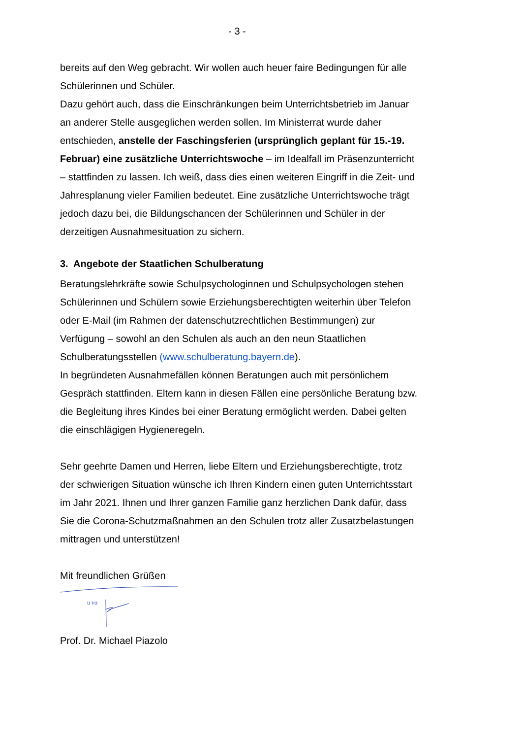- 3 -
bereits auf den Weg gebracht. Wir wollen auch heuer faire Bedingungen für alle Schülerinnen und Schüler.
Dazu gehört auch, dass die Einschränkungen beim Unterrichtsbetrieb im Januar an anderer Stelle ausgeglichen werden sollen. Im Ministerrat wurde daher entschieden, anstelle der Faschingsferien (ursprünglich geplant für 15.-19. Februar) eine zusätzliche Unterrichtswoche – im Idealfall im Präsenzunterricht – stattfinden zu lassen. Ich weiß, dass dies einen weiteren Eingriff in die Zeit- und Jahresplanung vieler Familien bedeutet. Eine zusätzliche Unterrichtswoche trägt jedoch dazu bei, die Bildungschancen der Schülerinnen und Schüler in der derzeitigen Ausnahmesituation zu sichern.
3. Angebote der Staatlichen Schulberatung
Beratungslehrkräfte sowie Schulpsychologinnen und Schulpsychologen stehen Schülerinnen und Schülern sowie Erziehungsberechtigten weiterhin über Telefon oder E-Mail (im Rahmen der datenschutzrechtlichen Bestimmungen) zur Verfügung – sowohl an den Schulen als auch an den neun Staatlichen Schulberatungsstellen (www.schulberatung.bayern.de).
In begründeten Ausnahmefällen können Beratungen auch mit persönlichem Gespräch stattfinden. Eltern kann in diesen Fällen eine persönliche Beratung bzw. die Begleitung ihres Kindes bei einer Beratung ermöglicht werden. Dabei gelten die einschlägigen Hygieneregeln.
Sehr geehrte Damen und Herren, liebe Eltern und Erziehungsberechtigte, trotz der schwierigen Situation wünsche ich Ihren Kindern einen guten Unterrichtsstart im Jahr 2021. Ihnen und Ihrer ganzen Familie ganz herzlichen Dank dafür, dass Sie die Corona-Schutzmaßnahmen an den Schulen trotz aller Zusatzbelastungen mittragen und unterstützen!
Mit freundlichen Grüßen
u vo
Prof. Dr. Michael Piazolo